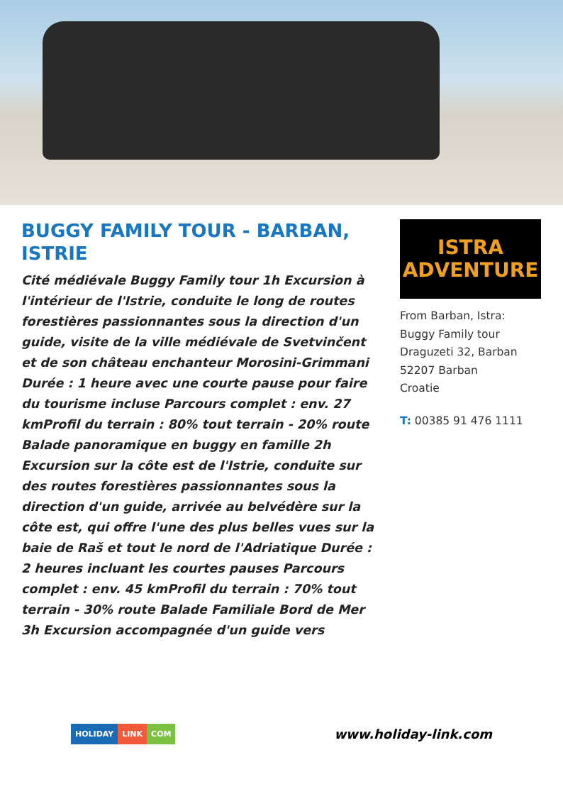BUGGY FAMILY TOUR - BARBAN, ISTRIE
Cité médiévale Buggy Family tour 1h Excursion à l'intérieur de l'Istrie, conduite le long de routes forestières passionnantes sous la direction d'un guide, visite de la ville médiévale de Svetvinčent et de son château enchanteur Morosini-Grimmani Durée : 1 heure avec une courte pause pour faire du tourisme incluse Parcours complet : env. 27 kmProfil du terrain : 80% tout terrain - 20% route Balade panoramique en buggy en famille 2h Excursion sur la côte est de l'Istrie, conduite sur des routes forestières passionnantes sous la direction d'un guide, arrivée au belvédère sur la côte est, qui offre l'une des plus belles vues sur la baie de Raš et tout le nord de l'Adriatique Durée : 2 heures incluant les courtes pauses Parcours complet : env. 45 kmProfil du terrain : 70% tout terrain - 30% route Balade Familiale Bord de Mer 3h Excursion accompagnée d'un guide vers
ISTRA
ADVENTURE
From Barban, Istra:
Buggy Family tour
Draguzeti 32, Barban
52207 Barban
Croatie
T: 00385 91 476 1111
HOLIDAY LINK COM
www.holiday-link.com